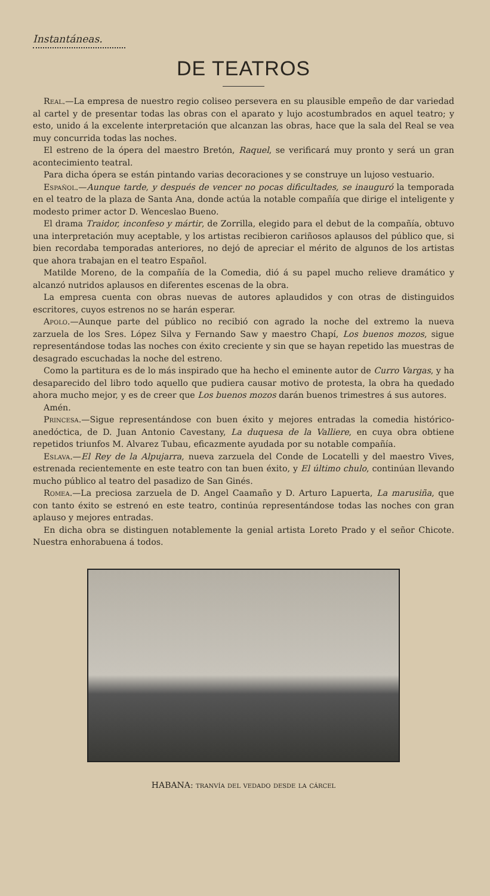Instantáneas.
DE TEATROS
Real.—La empresa de nuestro regio coliseo persevera en su plausible empeño de dar variedad al cartel y de presentar todas las obras con el aparato y lujo acostumbrados en aquel teatro; y esto, unido á la excelente interpretación que alcanzan las obras, hace que la sala del Real se vea muy concurrida todas las noches.
El estreno de la ópera del maestro Bretón, Raquel, se verificará muy pronto y será un gran acontecimiento teatral.
Para dicha ópera se están pintando varias decoraciones y se construye un lujoso vestuario.
Español.—Aunque tarde, y después de vencer no pocas dificultades, se inauguró la temporada en el teatro de la plaza de Santa Ana, donde actúa la notable compañía que dirige el inteligente y modesto primer actor D. Wenceslao Bueno.
El drama Traidor, inconfeso y mártir, de Zorrilla, elegido para el debut de la compañía, obtuvo una interpretación muy aceptable, y los artistas recibieron cariñosos aplausos del público que, si bien recordaba temporadas anteriores, no dejó de apreciar el mérito de algunos de los artistas que ahora trabajan en el teatro Español.
Matilde Moreno, de la compañía de la Comedia, dió á su papel mucho relieve dramático y alcanzó nutridos aplausos en diferentes escenas de la obra.
La empresa cuenta con obras nuevas de autores aplaudidos y con otras de distinguidos escritores, cuyos estrenos no se harán esperar.
Apolo.—Aunque parte del público no recibió con agrado la noche del extremo la nueva zarzuela de los Sres. López Silva y Fernando Saw y maestro Chapí, Los buenos mozos, sigue representándose todas las noches con éxito creciente y sin que se hayan repetido las muestras de desagrado escuchadas la noche del estreno.
Como la partitura es de lo más inspirado que ha hecho el eminente autor de Curro Vargas, y ha desaparecido del libro todo aquello que pudiera causar motivo de protesta, la obra ha quedado ahora mucho mejor, y es de creer que Los buenos mozos darán buenos trimestres á sus autores.
Amén.
Princesa.—Sigue representándose con buen éxito y mejores entradas la comedia histórico-anedóctica, de D. Juan Antonio Cavestany, La duquesa de la Valliere, en cuya obra obtiene repetidos triunfos M. Alvarez Tubau, eficazmente ayudada por su notable compañía.
Eslava.—El Rey de la Alpujarra, nueva zarzuela del Conde de Locatelli y del maestro Vives, estrenada recientemente en este teatro con tan buen éxito, y El último chulo, continúan llevando mucho público al teatro del pasadizo de San Ginés.
Romea.—La preciosa zarzuela de D. Angel Caamaño y D. Arturo Lapuerta, La marusiña, que con tanto éxito se estrenó en este teatro, continúa representándose todas las noches con gran aplauso y mejores entradas.
En dicha obra se distinguen notablemente la genial artista Loreto Prado y el señor Chicote. Nuestra enhorabuena á todos.
HABANA: tranvía del vedado desde la cárcel